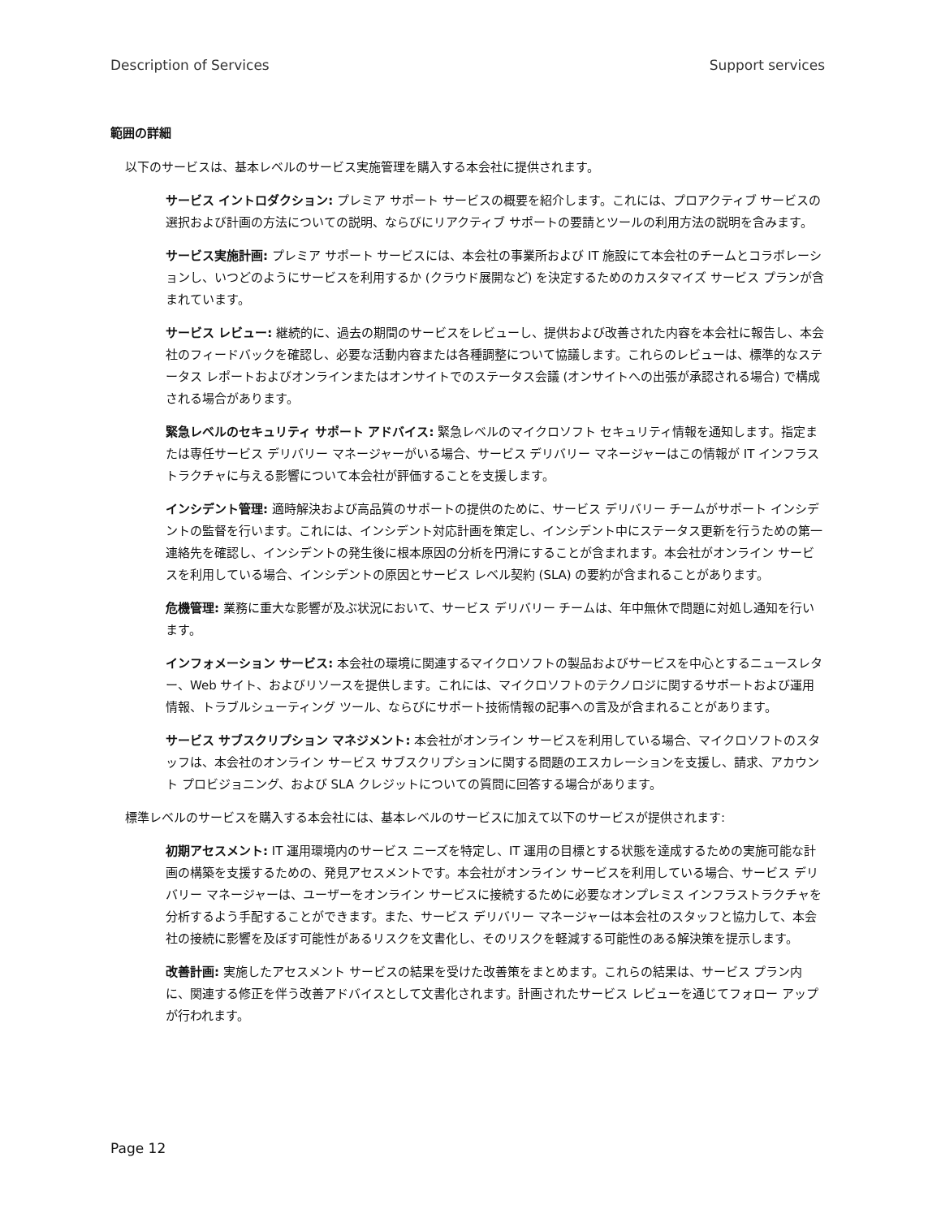Description of Services Support services
範囲の詳細
以下のサービスは、基本レベルのサービス実施管理を購入する本会社に提供されます。
サービス イントロダクション: プレミア サポート サービスの概要を紹介します。これには、プロアクティブ サービスの選択および計画の方法についての説明、ならびにリアクティブ サポートの要請とツールの利用方法の説明を含みます。
サービス実施計画: プレミア サポート サービスには、本会社の事業所および IT 施設にて本会社のチームとコラボレーションし、いつどのようにサービスを利用するか (クラウド展開など) を決定するためのカスタマイズ サービス プランが含まれています。
サービス レビュー: 継続的に、過去の期間のサービスをレビューし、提供および改善された内容を本会社に報告し、本会社のフィードバックを確認し、必要な活動内容または各種調整について協議します。これらのレビューは、標準的なステータス レポートおよびオンラインまたはオンサイトでのステータス会議 (オンサイトへの出張が承認される場合) で構成される場合があります。
緊急レベルのセキュリティ サポート アドバイス: 緊急レベルのマイクロソフト セキュリティ情報を通知します。指定または専任サービス デリバリー マネージャーがいる場合、サービス デリバリー マネージャーはこの情報が IT インフラストラクチャに与える影響について本会社が評価することを支援します。
インシデント管理: 適時解決および高品質のサポートの提供のために、サービス デリバリー チームがサポート インシデントの監督を行います。これには、インシデント対応計画を策定し、インシデント中にステータス更新を行うための第一連絡先を確認し、インシデントの発生後に根本原因の分析を円滑にすることが含まれます。本会社がオンライン サービスを利用している場合、インシデントの原因とサービス レベル契約 (SLA) の要約が含まれることがあります。
危機管理: 業務に重大な影響が及ぶ状況において、サービス デリバリー チームは、年中無休で問題に対処し通知を行います。
インフォメーション サービス: 本会社の環境に関連するマイクロソフトの製品およびサービスを中心とするニュースレター、Web サイト、およびリソースを提供します。これには、マイクロソフトのテクノロジに関するサポートおよび運用情報、トラブルシューティング ツール、ならびにサポート技術情報の記事への言及が含まれることがあります。
サービス サブスクリプション マネジメント: 本会社がオンライン サービスを利用している場合、マイクロソフトのスタッフは、本会社のオンライン サービス サブスクリプションに関する問題のエスカレーションを支援し、請求、アカウント プロビジョニング、および SLA クレジットについての質問に回答する場合があります。
標準レベルのサービスを購入する本会社には、基本レベルのサービスに加えて以下のサービスが提供されます:
初期アセスメント: IT 運用環境内のサービス ニーズを特定し、IT 運用の目標とする状態を達成するための実施可能な計画の構築を支援するための、発見アセスメントです。本会社がオンライン サービスを利用している場合、サービス デリバリー マネージャーは、ユーザーをオンライン サービスに接続するために必要なオンプレミス インフラストラクチャを分析するよう手配することができます。また、サービス デリバリー マネージャーは本会社のスタッフと協力して、本会社の接続に影響を及ぼす可能性があるリスクを文書化し、そのリスクを軽減する可能性のある解決策を提示します。
改善計画: 実施したアセスメント サービスの結果を受けた改善策をまとめます。これらの結果は、サービス プラン内に、関連する修正を伴う改善アドバイスとして文書化されます。計画されたサービス レビューを通じてフォロー アップが行われます。
Page 12